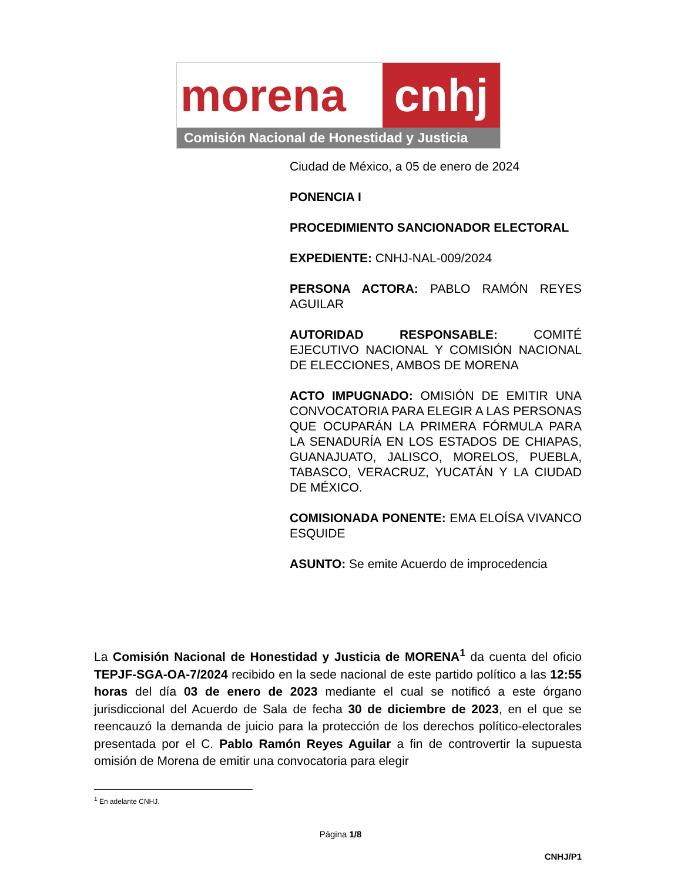morena cnhj
Comisión Nacional de Honestidad y Justicia
Ciudad de México, a 05 de enero de 2024
PONENCIA I
PROCEDIMIENTO SANCIONADOR ELECTORAL
EXPEDIENTE: CNHJ-NAL-009/2024
PERSONA ACTORA: PABLO RAMÓN REYES AGUILAR
AUTORIDAD RESPONSABLE: COMITÉ EJECUTIVO NACIONAL Y COMISIÓN NACIONAL DE ELECCIONES, AMBOS DE MORENA
ACTO IMPUGNADO: OMISIÓN DE EMITIR UNA CONVOCATORIA PARA ELEGIR A LAS PERSONAS QUE OCUPARÁN LA PRIMERA FÓRMULA PARA LA SENADURÍA EN LOS ESTADOS DE CHIAPAS, GUANAJUATO, JALISCO, MORELOS, PUEBLA, TABASCO, VERACRUZ, YUCATÁN Y LA CIUDAD DE MÉXICO.
COMISIONADA PONENTE: EMA ELOÍSA VIVANCO ESQUIDE
ASUNTO: Se emite Acuerdo de improcedencia
La Comisión Nacional de Honestidad y Justicia de MORENA<sup>1</sup> da cuenta del oficio TEPJF-SGA-OA-7/2024 recibido en la sede nacional de este partido político a las 12:55 horas del día 03 de enero de 2023 mediante el cual se notificó a este órgano jurisdiccional del Acuerdo de Sala de fecha 30 de diciembre de 2023, en el que se reencauzó la demanda de juicio para la protección de los derechos político-electorales presentada por el C. Pablo Ramón Reyes Aguilar a fin de controvertir la supuesta omisión de Morena de emitir una convocatoria para elegir
<sup>1</sup> En adelante CNHJ.
Página 1/8
CNHJ/P1